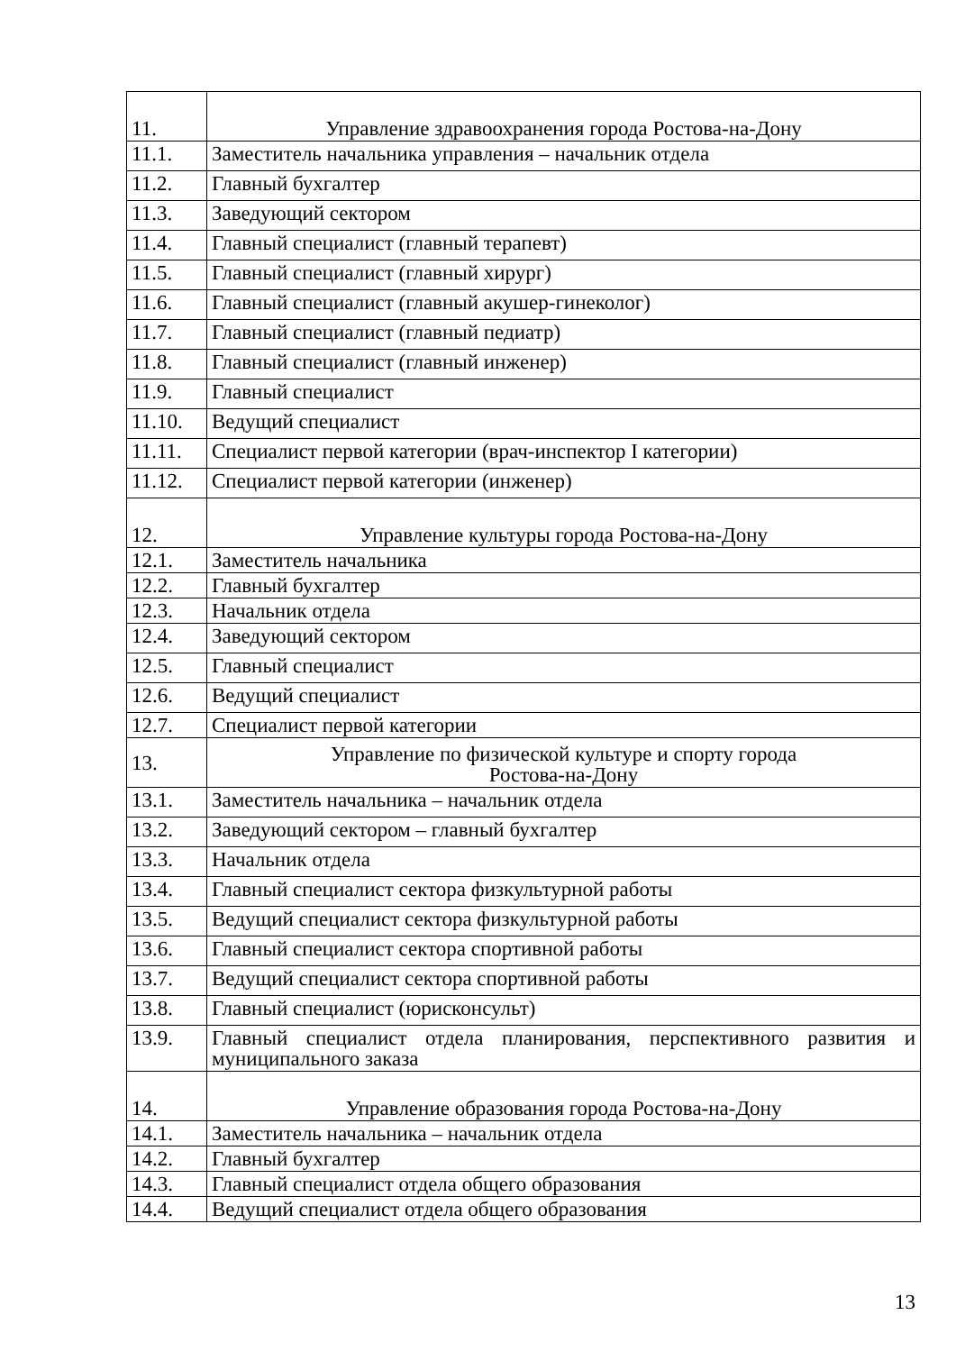| 11. | Управление здравоохранения города Ростова-на-Дону |
| 11.1. | Заместитель начальника управления – начальник отдела |
| 11.2. | Главный бухгалтер |
| 11.3. | Заведующий сектором |
| 11.4. | Главный специалист (главный терапевт) |
| 11.5. | Главный специалист (главный хирург) |
| 11.6. | Главный специалист (главный акушер-гинеколог) |
| 11.7. | Главный специалист (главный педиатр) |
| 11.8. | Главный специалист (главный инженер) |
| 11.9. | Главный специалист |
| 11.10. | Ведущий специалист |
| 11.11. | Специалист первой категории (врач-инспектор I категории) |
| 11.12. | Специалист первой категории (инженер) |
| 12. | Управление культуры города Ростова-на-Дону |
| 12.1. | Заместитель начальника |
| 12.2. | Главный бухгалтер |
| 12.3. | Начальник отдела |
| 12.4. | Заведующий сектором |
| 12.5. | Главный специалист |
| 12.6. | Ведущий специалист |
| 12.7. | Специалист первой категории |
| 13. | Управление по физической культуре и спорту города Ростова-на-Дону |
| 13.1. | Заместитель начальника – начальник отдела |
| 13.2. | Заведующий сектором – главный бухгалтер |
| 13.3. | Начальник отдела |
| 13.4. | Главный специалист сектора физкультурной работы |
| 13.5. | Ведущий специалист сектора физкультурной работы |
| 13.6. | Главный специалист сектора спортивной работы |
| 13.7. | Ведущий специалист сектора спортивной работы |
| 13.8. | Главный специалист (юрисконсульт) |
| 13.9. | Главный специалист отдела планирования, перспективного развития и муниципального заказа |
| 14. | Управление образования города Ростова-на-Дону |
| 14.1. | Заместитель начальника – начальник отдела |
| 14.2. | Главный бухгалтер |
| 14.3. | Главный специалист отдела общего образования |
| 14.4. | Ведущий специалист отдела общего образования |
13